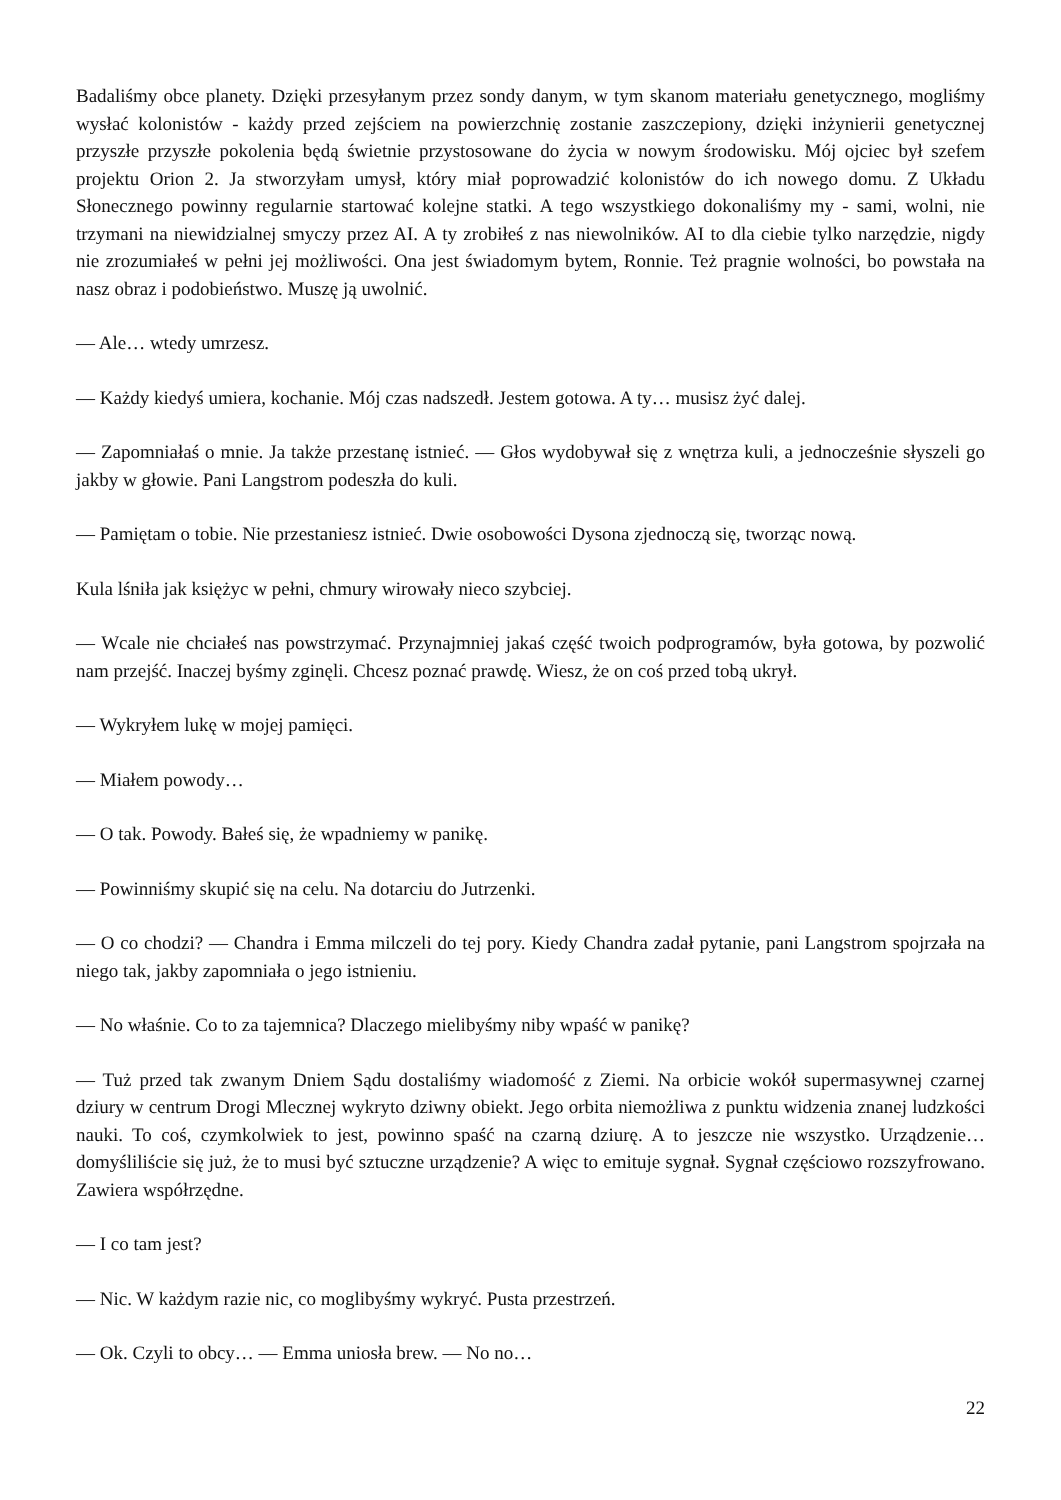Badaliśmy obce planety. Dzięki przesyłanym przez sondy danym, w tym skanom materiału genetycznego, mogliśmy wysłać kolonistów - każdy przed zejściem na powierzchnię zostanie zaszczepiony, dzięki inżynierii genetycznej przyszłe przyszłe pokolenia będą świetnie przystosowane do życia w nowym środowisku. Mój ojciec był szefem projektu Orion 2. Ja stworzyłam umysł, który miał poprowadzić kolonistów do ich nowego domu. Z Układu Słonecznego powinny regularnie startować kolejne statki. A tego wszystkiego dokonaliśmy my - sami, wolni, nie trzymani na niewidzialnej smyczy przez AI. A ty zrobiłeś z nas niewolników. AI to dla ciebie tylko narzędzie, nigdy nie zrozumiałeś w pełni jej możliwości. Ona jest świadomym bytem, Ronnie. Też pragnie wolności, bo powstała na nasz obraz i podobieństwo. Muszę ją uwolnić.
— Ale… wtedy umrzesz.
— Każdy kiedyś umiera, kochanie. Mój czas nadszedł. Jestem gotowa. A ty… musisz żyć dalej.
— Zapomniałaś o mnie. Ja także przestanę istnieć. — Głos wydobywał się z wnętrza kuli, a jednocześnie słyszeli go jakby w głowie. Pani Langstrom podeszła do kuli.
— Pamiętam o tobie. Nie przestaniesz istnieć. Dwie osobowości Dysona zjednoczą się, tworząc nową.
Kula lśniła jak księżyc w pełni, chmury wirowały nieco szybciej.
— Wcale nie chciałeś nas powstrzymać. Przynajmniej jakaś część twoich podprogramów, była gotowa, by pozwolić nam przejść. Inaczej byśmy zginęli. Chcesz poznać prawdę. Wiesz, że on coś przed tobą ukrył.
— Wykryłem lukę w mojej pamięci.
— Miałem powody…
— O tak. Powody. Bałeś się, że wpadniemy w panikę.
— Powinniśmy skupić się na celu. Na dotarciu do Jutrzenki.
— O co chodzi? — Chandra i Emma milczeli do tej pory. Kiedy Chandra zadał pytanie, pani Langstrom spojrzała na niego tak, jakby zapomniała o jego istnieniu.
— No właśnie. Co to za tajemnica? Dlaczego mielibyśmy niby wpaść w panikę?
— Tuż przed tak zwanym Dniem Sądu dostaliśmy wiadomość z Ziemi. Na orbicie wokół supermasywnej czarnej dziury w centrum Drogi Mlecznej wykryto dziwny obiekt. Jego orbita niemożliwa z punktu widzenia znanej ludzkości nauki. To coś, czymkolwiek to jest, powinno spaść na czarną dziurę. A to jeszcze nie wszystko. Urządzenie… domyśliliście się już, że to musi być sztuczne urządzenie? A więc to emituje sygnał. Sygnał częściowo rozszyfrowano. Zawiera współrzędne.
— I co tam jest?
— Nic. W każdym razie nic, co moglibyśmy wykryć. Pusta przestrzeń.
— Ok. Czyli to obcy… — Emma uniosła brew. — No no…
22